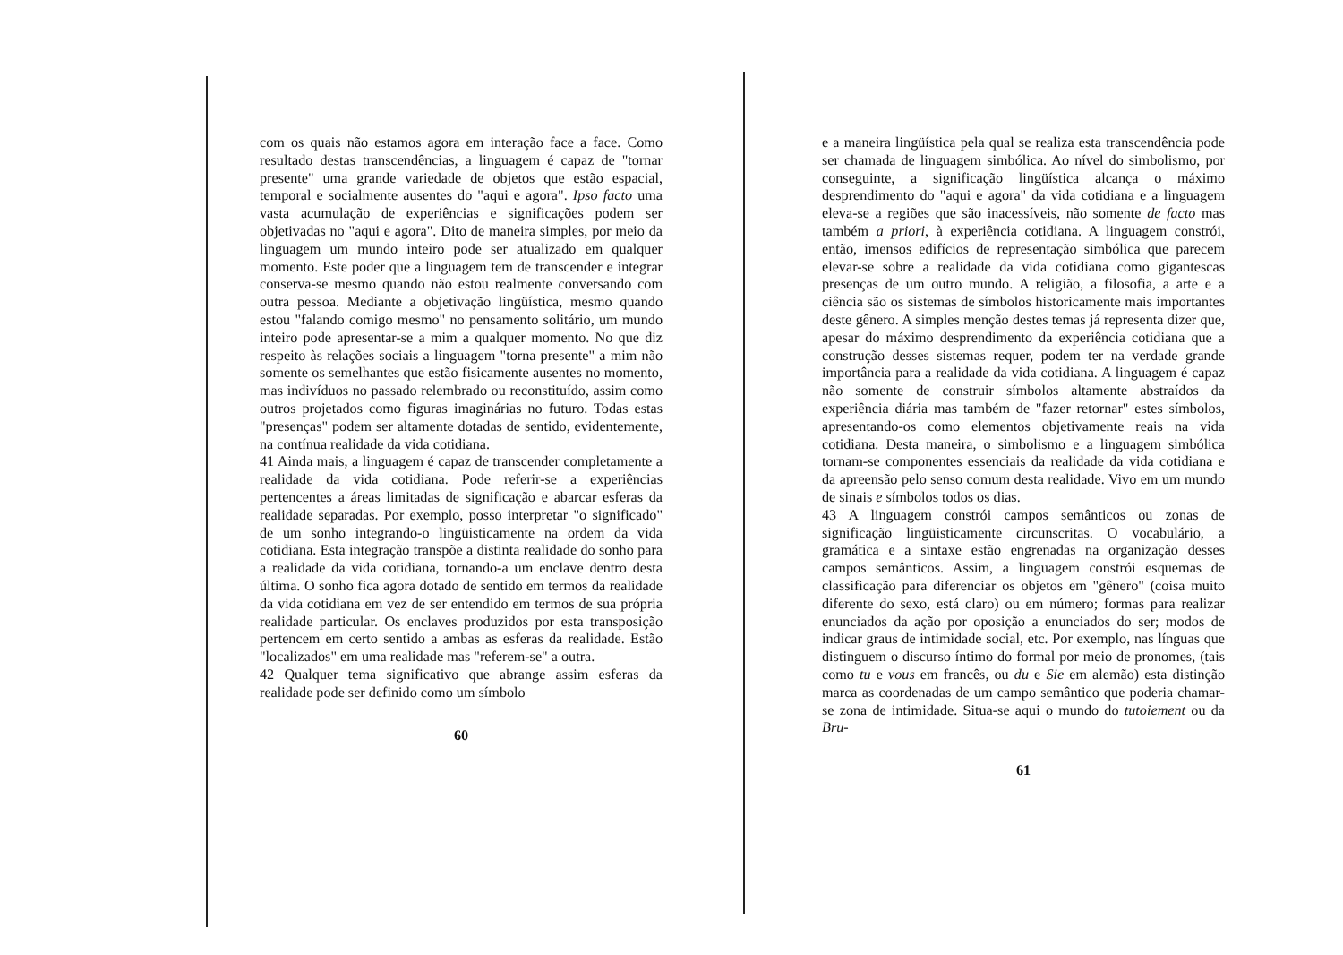com os quais não estamos agora em interação face a face. Como resultado destas transcendências, a linguagem é capaz de "tornar presente" uma grande variedade de objetos que estão espacial, temporal e socialmente ausentes do "aqui e agora". Ipso facto uma vasta acumulação de experiências e significações podem ser objetivadas no "aqui e agora". Dito de maneira simples, por meio da linguagem um mundo inteiro pode ser atualizado em qualquer momento. Este poder que a linguagem tem de transcender e integrar conserva-se mesmo quando não estou realmente conversando com outra pessoa. Mediante a objetivação lingüística, mesmo quando estou "falando comigo mesmo" no pensamento solitário, um mundo inteiro pode apresentar-se a mim a qualquer momento. No que diz respeito às relações sociais a linguagem "torna presente" a mim não somente os semelhantes que estão fisicamente ausentes no momento, mas indivíduos no passado relembrado ou reconstituído, assim como outros projetados como figuras imaginárias no futuro. Todas estas "presenças" podem ser altamente dotadas de sentido, evidentemente, na contínua realidade da vida cotidiana.
41 Ainda mais, a linguagem é capaz de transcender completamente a realidade da vida cotidiana. Pode referir-se a experiências pertencentes a áreas limitadas de significação e abarcar esferas da realidade separadas. Por exemplo, posso interpretar "o significado" de um sonho integrando-o lingüisticamente na ordem da vida cotidiana. Esta integração transpõe a distinta realidade do sonho para a realidade da vida cotidiana, tornando-a um enclave dentro desta última. O sonho fica agora dotado de sentido em termos da realidade da vida cotidiana em vez de ser entendido em termos de sua própria realidade particular. Os enclaves produzidos por esta transposição pertencem em certo sentido a ambas as esferas da realidade. Estão "localizados" em uma realidade mas "referem-se" a outra.
42 Qualquer tema significativo que abrange assim esferas da realidade pode ser definido como um símbolo
60
e a maneira lingüística pela qual se realiza esta transcendência pode ser chamada de linguagem simbólica. Ao nível do simbolismo, por conseguinte, a significação lingüística alcança o máximo desprendimento do "aqui e agora" da vida cotidiana e a linguagem eleva-se a regiões que são inacessíveis, não somente de facto mas também a priori, à experiência cotidiana. A linguagem constrói, então, imensos edifícios de representação simbólica que parecem elevar-se sobre a realidade da vida cotidiana como gigantescas presenças de um outro mundo. A religião, a filosofia, a arte e a ciência são os sistemas de símbolos historicamente mais importantes deste gênero. A simples menção destes temas já representa dizer que, apesar do máximo desprendimento da experiência cotidiana que a construção desses sistemas requer, podem ter na verdade grande importância para a realidade da vida cotidiana. A linguagem é capaz não somente de construir símbolos altamente abstraídos da experiência diária mas também de "fazer retornar" estes símbolos, apresentando-os como elementos objetivamente reais na vida cotidiana. Desta maneira, o simbolismo e a linguagem simbólica tornam-se componentes essenciais da realidade da vida cotidiana e da apreensão pelo senso comum desta realidade. Vivo em um mundo de sinais e símbolos todos os dias.
43 A linguagem constrói campos semânticos ou zonas de significação lingüisticamente circunscritas. O vocabulário, a gramática e a sintaxe estão engrenadas na organização desses campos semânticos. Assim, a linguagem constrói esquemas de classificação para diferenciar os objetos em "gênero" (coisa muito diferente do sexo, está claro) ou em número; formas para realizar enunciados da ação por oposição a enunciados do ser; modos de indicar graus de intimidade social, etc. Por exemplo, nas línguas que distinguem o discurso íntimo do formal por meio de pronomes, (tais como tu e vous em francês, ou du e Sie em alemão) esta distinção marca as coordenadas de um campo semântico que poderia chamar-se zona de intimidade. Situa-se aqui o mundo do tutoiement ou da Bru-
61